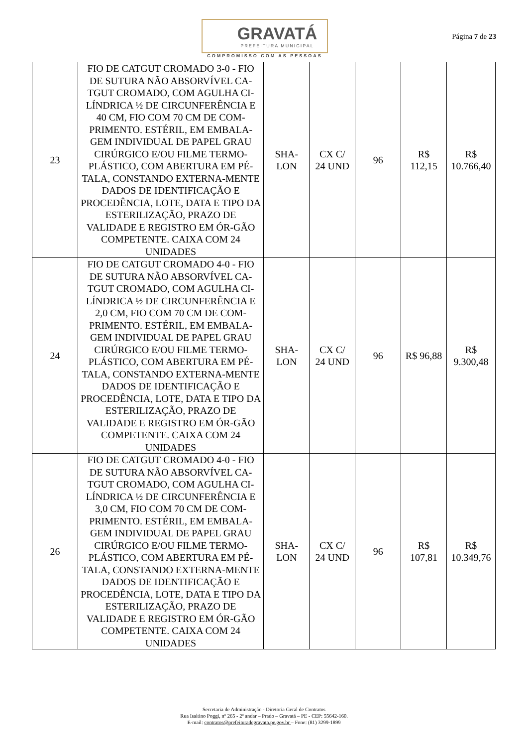GRAVATÁ
PREFEITURA MUNICIPAL
COMPROMISSO COM AS PESSOAS
Página 7 de 23
| 23 | FIO DE CATGUT CROMADO 3-0 - FIO DE SUTURA NÃO ABSORVÍVEL CA-TGUT CROMADO, COM AGULHA CI-LÍNDRICA ½ DE CIRCUNFERÊNCIA E 40 CM, FIO COM 70 CM DE COM-PRIMENTO. ESTÉRIL, EM EMBALA-GEM INDIVIDUAL DE PAPEL GRAU CIRÚRGICO E/OU FILME TERMO-PLÁSTICO, COM ABERTURA EM PÉ-TALA, CONSTANDO EXTERNA-MENTE DADOS DE IDENTIFICAÇÃO E PROCEDÊNCIA, LOTE, DATA E TIPO DA ESTERILIZAÇÃO, PRAZO DE VALIDADE E REGISTRO EM ÓR-GÃO COMPETENTE. CAIXA COM 24 UNIDADES | SHA- LON | CX C/ 24 UND | 96 | R$ 112,15 | R$ 10.766,40 |
| 24 | FIO DE CATGUT CROMADO 4-0 - FIO DE SUTURA NÃO ABSORVÍVEL CA-TGUT CROMADO, COM AGULHA CI-LÍNDRICA ½ DE CIRCUNFERÊNCIA E 2,0 CM, FIO COM 70 CM DE COM-PRIMENTO. ESTÉRIL, EM EMBALA-GEM INDIVIDUAL DE PAPEL GRAU CIRÚRGICO E/OU FILME TERMO-PLÁSTICO, COM ABERTURA EM PÉ-TALA, CONSTANDO EXTERNA-MENTE DADOS DE IDENTIFICAÇÃO E PROCEDÊNCIA, LOTE, DATA E TIPO DA ESTERILIZAÇÃO, PRAZO DE VALIDADE E REGISTRO EM ÓR-GÃO COMPETENTE. CAIXA COM 24 UNIDADES | SHA- LON | CX C/ 24 UND | 96 | R$ 96,88 | R$ 9.300,48 |
| 26 | FIO DE CATGUT CROMADO 4-0 - FIO DE SUTURA NÃO ABSORVÍVEL CA-TGUT CROMADO, COM AGULHA CI-LÍNDRICA ½ DE CIRCUNFERÊNCIA E 3,0 CM, FIO COM 70 CM DE COM-PRIMENTO. ESTÉRIL, EM EMBALA-GEM INDIVIDUAL DE PAPEL GRAU CIRÚRGICO E/OU FILME TERMO-PLÁSTICO, COM ABERTURA EM PÉ-TALA, CONSTANDO EXTERNA-MENTE DADOS DE IDENTIFICAÇÃO E PROCEDÊNCIA, LOTE, DATA E TIPO DA ESTERILIZAÇÃO, PRAZO DE VALIDADE E REGISTRO EM ÓR-GÃO COMPETENTE. CAIXA COM 24 UNIDADES | SHA- LON | CX C/ 24 UND | 96 | R$ 107,81 | R$ 10.349,76 |
Secretaria de Administração - Diretoria Geral de Contratos
Rua Isaltino Poggi, nº 265 - 2º andar – Prado – Gravatá – PE - CEP: 55642-160.
E-mail: contratos@prefeituradegravata.pe.gov.br – Fone: (81) 3299-1899